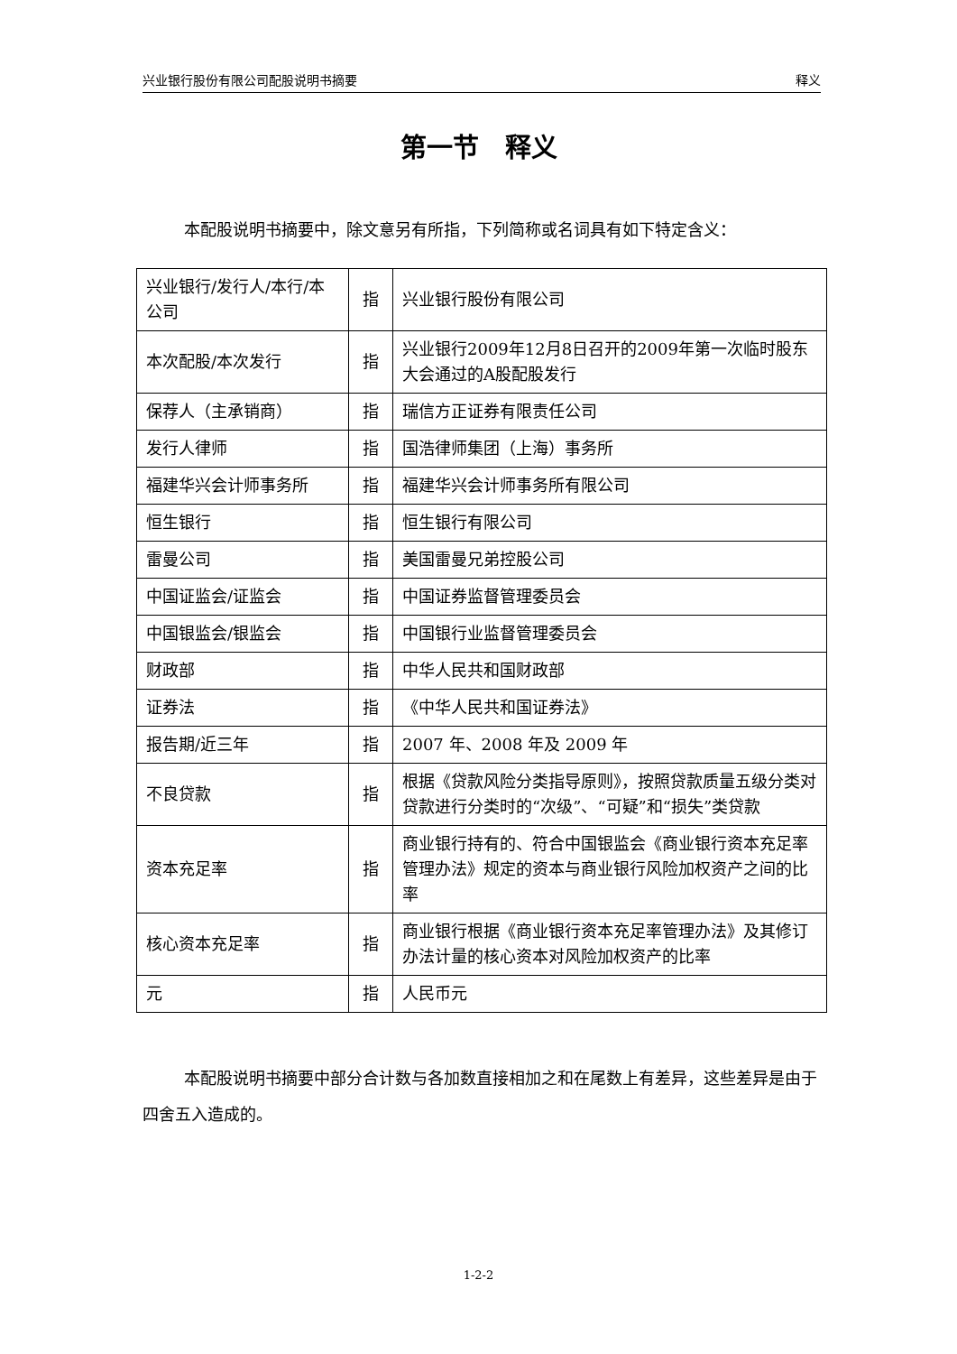兴业银行股份有限公司配股说明书摘要 释义
第一节　释义
本配股说明书摘要中，除文意另有所指，下列简称或名词具有如下特定含义：
| 兴业银行/发行人/本行/本公司 | 指 | 兴业银行股份有限公司 |
| 本次配股/本次发行 | 指 | 兴业银行2009年12月8日召开的2009年第一次临时股东大会通过的A股配股发行 |
| 保荐人（主承销商） | 指 | 瑞信方正证券有限责任公司 |
| 发行人律师 | 指 | 国浩律师集团（上海）事务所 |
| 福建华兴会计师事务所 | 指 | 福建华兴会计师事务所有限公司 |
| 恒生银行 | 指 | 恒生银行有限公司 |
| 雷曼公司 | 指 | 美国雷曼兄弟控股公司 |
| 中国证监会/证监会 | 指 | 中国证券监督管理委员会 |
| 中国银监会/银监会 | 指 | 中国银行业监督管理委员会 |
| 财政部 | 指 | 中华人民共和国财政部 |
| 证券法 | 指 | 《中华人民共和国证券法》 |
| 报告期/近三年 | 指 | 2007 年、2008 年及 2009 年 |
| 不良贷款 | 指 | 根据《贷款风险分类指导原则》，按照贷款质量五级分类对贷款进行分类时的“次级”、“可疑”和“损失”类贷款 |
| 资本充足率 | 指 | 商业银行持有的、符合中国银监会《商业银行资本充足率管理办法》规定的资本与商业银行风险加权资产之间的比率 |
| 核心资本充足率 | 指 | 商业银行根据《商业银行资本充足率管理办法》及其修订办法计量的核心资本对风险加权资产的比率 |
| 元 | 指 | 人民币元 |
本配股说明书摘要中部分合计数与各加数直接相加之和在尾数上有差异，这些差异是由于四舍五入造成的。
1-2-2